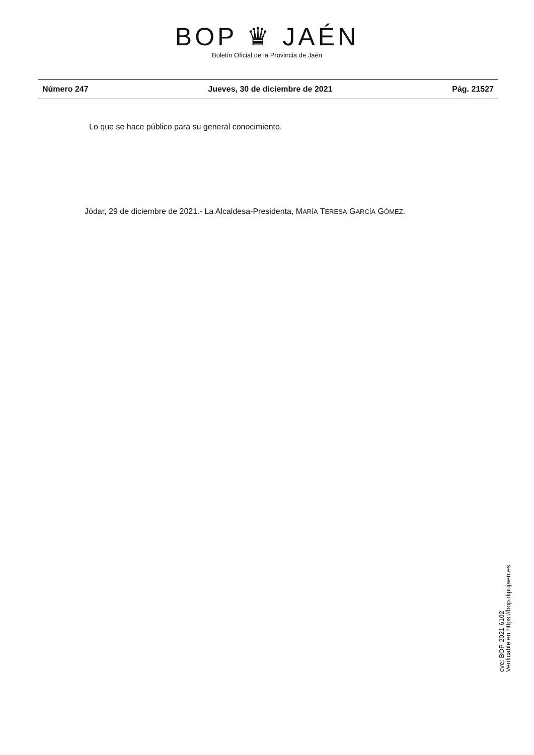BOP ♛ JAÉN
Boletín Oficial de la Provincia de Jaén
Número 247 Jueves, 30 de diciembre de 2021 Pág. 21527
Lo que se hace público para su general conocimiento.
Jódar, 29 de diciembre de 2021.- La Alcaldesa-Presidenta, MARÍA TERESA GARCÍA GÓMEZ.
cve: BOP-2021-6102
Verificable en https://bop.dipujaen.es